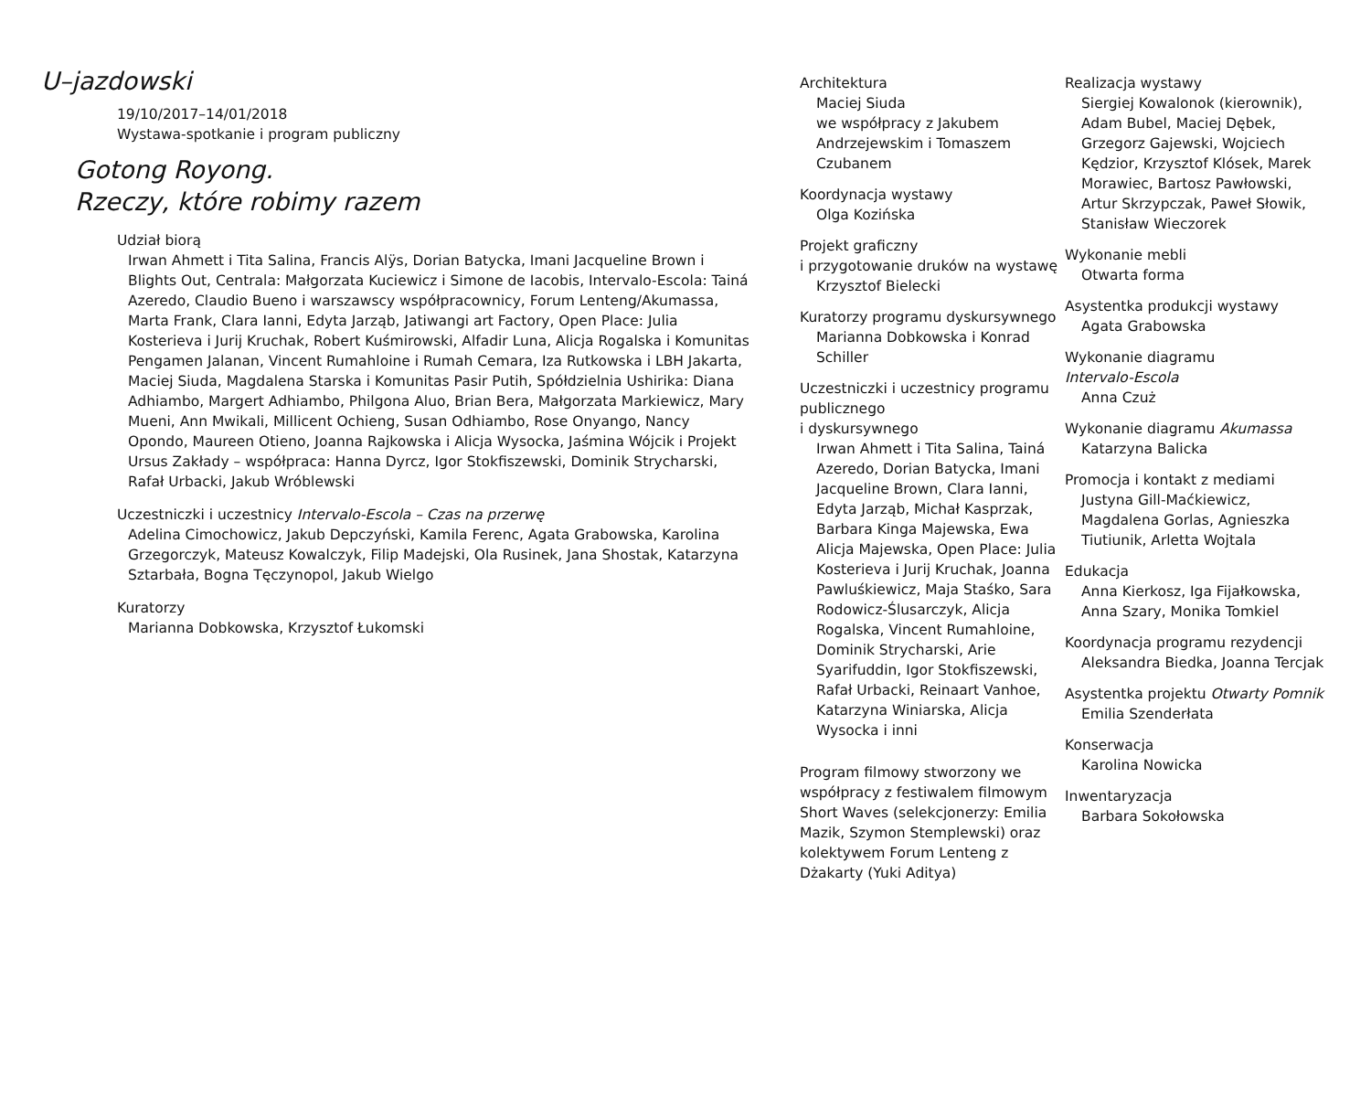U–jazdowski
19/10/2017–14/01/2018
Wystawa-spotkanie i program publiczny
Gotong Royong.
Rzeczy, które robimy razem
Udział biorą
Irwan Ahmett i Tita Salina, Francis Alÿs, Dorian Batycka, Imani Jacqueline Brown i Blights Out, Centrala: Małgorzata Kuciewicz i Simone de Iacobis, Intervalo-Escola: Tainá Azeredo, Claudio Bueno i warszawscy współpracownicy, Forum Lenteng/Akumassa, Marta Frank, Clara Ianni, Edyta Jarząb, Jatiwangi art Factory, Open Place: Julia Kosterieva i Jurij Kruchak, Robert Kuśmirowski, Alfadir Luna, Alicja Rogalska i Komunitas Pengamen Jalanan, Vincent Rumahloine i Rumah Cemara, Iza Rutkowska i LBH Jakarta, Maciej Siuda, Magdalena Starska i Komunitas Pasir Putih, Spółdzielnia Ushirika: Diana Adhiambo, Margert Adhiambo, Philgona Aluo, Brian Bera, Małgorzata Markiewicz, Mary Mueni, Ann Mwikali, Millicent Ochieng, Susan Odhiambo, Rose Onyango, Nancy Opondo, Maureen Otieno, Joanna Rajkowska i Alicja Wysocka, Jaśmina Wójcik i Projekt Ursus Zakłady – współpraca: Hanna Dyrcz, Igor Stokfiszewski, Dominik Strycharski, Rafał Urbacki, Jakub Wróblewski
Uczestniczki i uczestnicy Intervalo-Escola – Czas na przerwę
Adelina Cimochowicz, Jakub Depczyński, Kamila Ferenc, Agata Grabowska, Karolina Grzegorczyk, Mateusz Kowalczyk, Filip Madejski, Ola Rusinek, Jana Shostak, Katarzyna Sztarbała, Bogna Tęczynopol, Jakub Wielgo
Kuratorzy
Marianna Dobkowska, Krzysztof Łukomski
Architektura
Maciej Siuda
we współpracy z Jakubem Andrzejewskim i Tomaszem Czubanem
Koordynacja wystawy
Olga Kozińska
Projekt graficzny
i przygotowanie druków na wystawę
Krzysztof Bielecki
Kuratorzy programu dyskursywnego
Marianna Dobkowska i Konrad Schiller
Uczestniczki i uczestnicy programu publicznego
i dyskursywnego
Irwan Ahmett i Tita Salina, Tainá Azeredo, Dorian Batycka, Imani Jacqueline Brown, Clara Ianni, Edyta Jarząb, Michał Kasprzak, Barbara Kinga Majewska, Ewa Alicja Majewska, Open Place: Julia Kosterieva i Jurij Kruchak, Joanna Pawluśkiewicz, Maja Staśko, Sara Rodowicz-Ślusarczyk, Alicja Rogalska, Vincent Rumahloine, Dominik Strycharski, Arie Syarifuddin, Igor Stokfiszewski, Rafał Urbacki, Reinaart Vanhoe, Katarzyna Winiarska, Alicja Wysocka i inni
Program filmowy stworzony we współpracy z festiwalem filmowym Short Waves (selekcjonerzy: Emilia Mazik, Szymon Stemplewski) oraz kolektywem Forum Lenteng z Dżakarty (Yuki Aditya)
Realizacja wystawy
Siergiej Kowalonok (kierownik), Adam Bubel, Maciej Dębek, Grzegorz Gajewski, Wojciech Kędzior, Krzysztof Klósek, Marek Morawiec, Bartosz Pawłowski, Artur Skrzypczak, Paweł Słowik, Stanisław Wieczorek
Wykonanie mebli
Otwarta forma
Asystentka produkcji wystawy
Agata Grabowska
Wykonanie diagramu
Intervalo-Escola
Anna Czuż
Wykonanie diagramu Akumassa
Katarzyna Balicka
Promocja i kontakt z mediami
Justyna Gill-Maćkiewicz, Magdalena Gorlas, Agnieszka Tiutiunik, Arletta Wojtala
Edukacja
Anna Kierkosz, Iga Fijałkowska, Anna Szary, Monika Tomkiel
Koordynacja programu rezydencji
Aleksandra Biedka, Joanna Tercjak
Asystentka projektu Otwarty Pomnik
Emilia Szenderłata
Konserwacja
Karolina Nowicka
Inwentaryzacja
Barbara Sokołowska